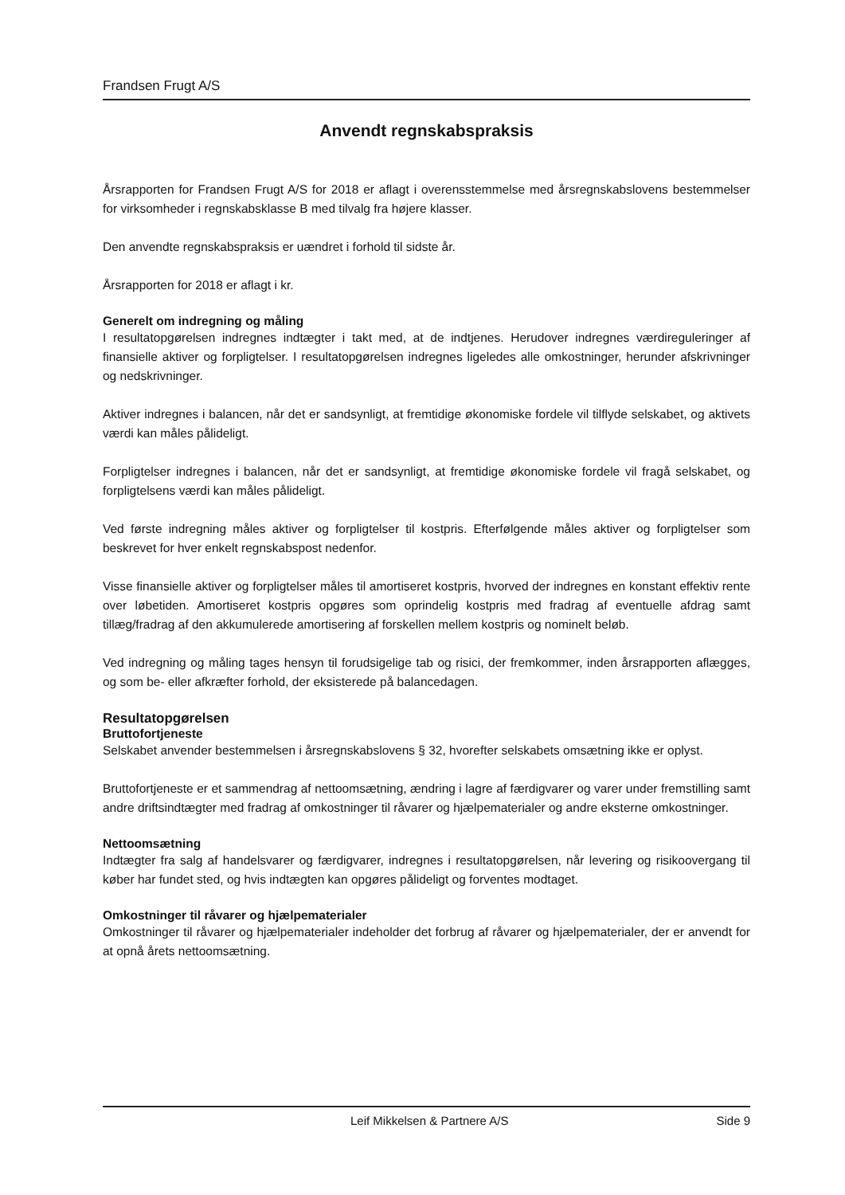Frandsen Frugt A/S
Anvendt regnskabspraksis
Årsrapporten for Frandsen Frugt A/S for 2018 er aflagt i overensstemmelse med årsregnskabslovens bestemmelser for virksomheder i regnskabsklasse B med tilvalg fra højere klasser.
Den anvendte regnskabspraksis er uændret i forhold til sidste år.
Årsrapporten for 2018 er aflagt i kr.
Generelt om indregning og måling
I resultatopgørelsen indregnes indtægter i takt med, at de indtjenes. Herudover indregnes værdireguleringer af finansielle aktiver og forpligtelser. I resultatopgørelsen indregnes ligeledes alle omkostninger, herunder afskrivninger og nedskrivninger.
Aktiver indregnes i balancen, når det er sandsynligt, at fremtidige økonomiske fordele vil tilflyde selskabet, og aktivets værdi kan måles pålideligt.
Forpligtelser indregnes i balancen, når det er sandsynligt, at fremtidige økonomiske fordele vil fragå selskabet, og forpligtelsens værdi kan måles pålideligt.
Ved første indregning måles aktiver og forpligtelser til kostpris. Efterfølgende måles aktiver og forpligtelser som beskrevet for hver enkelt regnskabspost nedenfor.
Visse finansielle aktiver og forpligtelser måles til amortiseret kostpris, hvorved der indregnes en konstant effektiv rente over løbetiden. Amortiseret kostpris opgøres som oprindelig kostpris med fradrag af eventuelle afdrag samt tillæg/fradrag af den akkumulerede amortisering af forskellen mellem kostpris og nominelt beløb.
Ved indregning og måling tages hensyn til forudsigelige tab og risici, der fremkommer, inden årsrapporten aflægges, og som be- eller afkræfter forhold, der eksisterede på balancedagen.
Resultatopgørelsen
Bruttofortjeneste
Selskabet anvender bestemmelsen i årsregnskabslovens § 32, hvorefter selskabets omsætning ikke er oplyst.
Bruttofortjeneste er et sammendrag af nettoomsætning, ændring i lagre af færdigvarer og varer under fremstilling samt andre driftsindtægter med fradrag af omkostninger til råvarer og hjælpematerialer og andre eksterne omkostninger.
Nettoomsætning
Indtægter fra salg af handelsvarer og færdigvarer, indregnes i resultatopgørelsen, når levering og risikoovergang til køber har fundet sted, og hvis indtægten kan opgøres pålideligt og forventes modtaget.
Omkostninger til råvarer og hjælpematerialer
Omkostninger til råvarer og hjælpematerialer indeholder det forbrug af råvarer og hjælpematerialer, der er anvendt for at opnå årets nettoomsætning.
Leif Mikkelsen & Partnere A/S Side 9